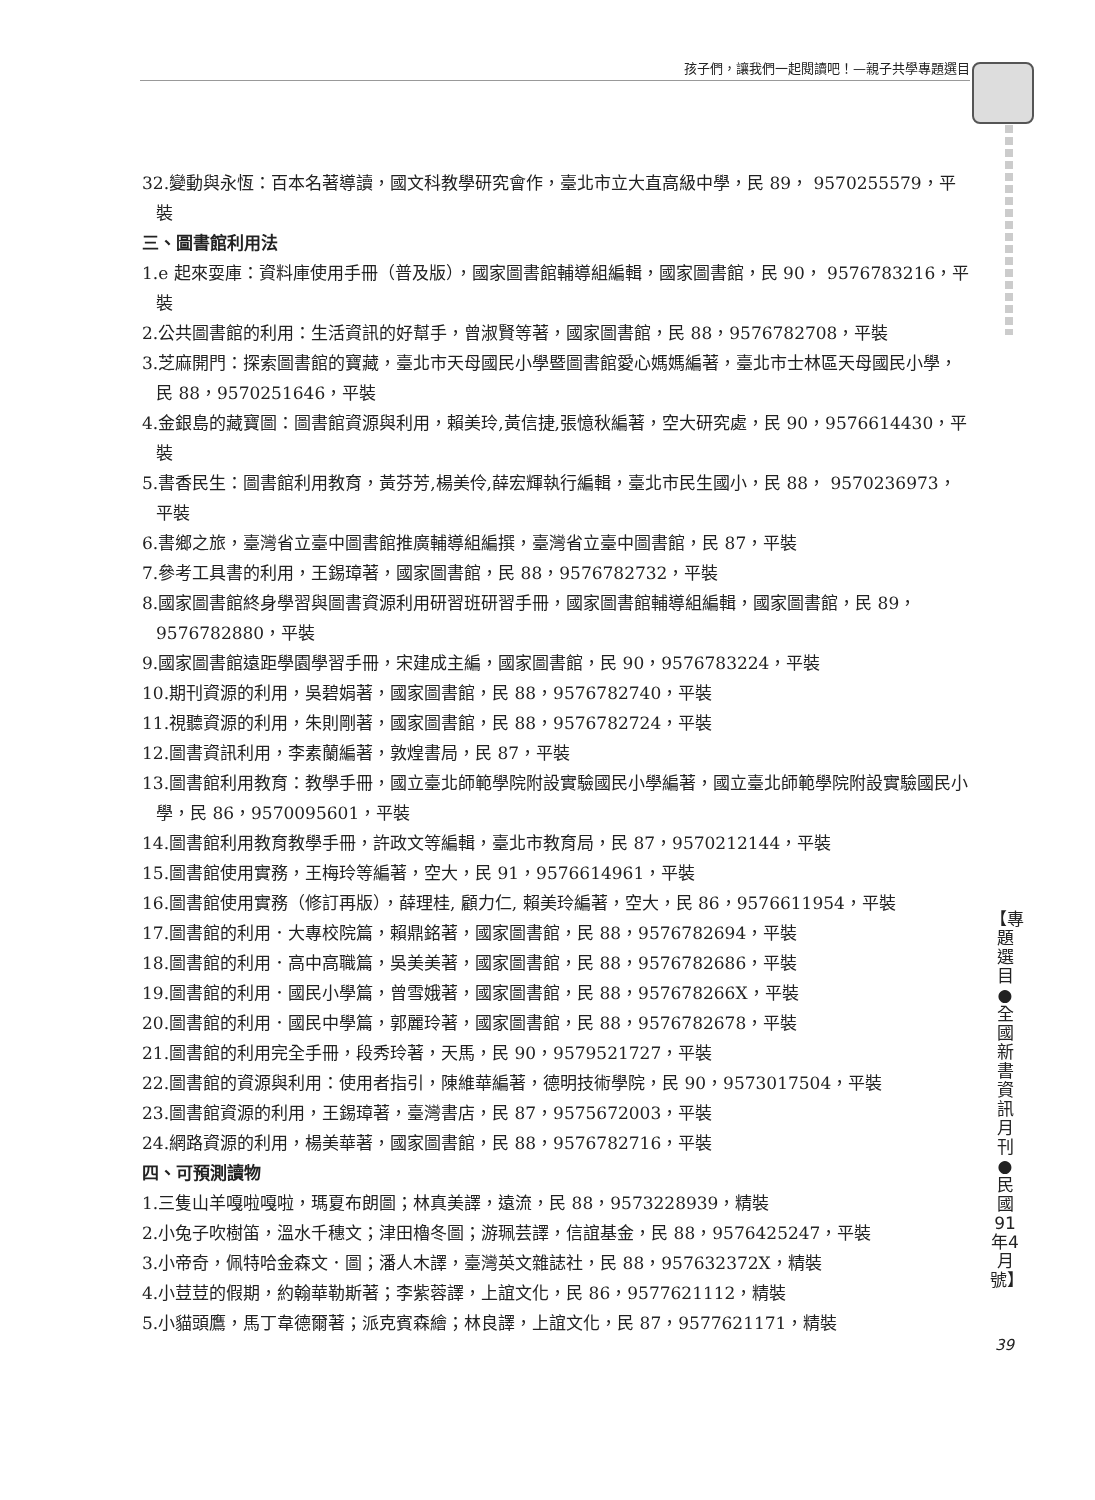孩子們，讓我們一起閱讀吧！—親子共學專題選目
32.變動與永恆：百本名著導讀，國文科教學研究會作，臺北市立大直高級中學，民 89， 9570255579，平裝
三、圖書館利用法
1.e 起來耍庫：資料庫使用手冊（普及版），國家圖書館輔導組編輯，國家圖書館，民 90， 9576783216，平裝
2.公共圖書館的利用：生活資訊的好幫手，曾淑賢等著，國家圖書館，民 88，9576782708，平裝
3.芝麻開門：探索圖書館的寶藏，臺北市天母國民小學暨圖書館愛心媽媽編著，臺北市士林區天母國民小學，民 88，9570251646，平裝
4.金銀島的藏寶圖：圖書館資源與利用，賴美玲,黃信捷,張憶秋編著，空大研究處，民 90，9576614430，平裝
5.書香民生：圖書館利用教育，黃芬芳,楊美伶,薛宏輝執行編輯，臺北市民生國小，民 88， 9570236973，平裝
6.書鄉之旅，臺灣省立臺中圖書館推廣輔導組編撰，臺灣省立臺中圖書館，民 87，平裝
7.參考工具書的利用，王錫璋著，國家圖書館，民 88，9576782732，平裝
8.國家圖書館終身學習與圖書資源利用研習班研習手冊，國家圖書館輔導組編輯，國家圖書館，民 89，9576782880，平裝
9.國家圖書館遠距學園學習手冊，宋建成主編，國家圖書館，民 90，9576783224，平裝
10.期刊資源的利用，吳碧娟著，國家圖書館，民 88，9576782740，平裝
11.視聽資源的利用，朱則剛著，國家圖書館，民 88，9576782724，平裝
12.圖書資訊利用，李素蘭編著，敦煌書局，民 87，平裝
13.圖書館利用教育：教學手冊，國立臺北師範學院附設實驗國民小學編著，國立臺北師範學院附設實驗國民小學，民 86，9570095601，平裝
14.圖書館利用教育教學手冊，許政文等編輯，臺北市教育局，民 87，9570212144，平裝
15.圖書館使用實務，王梅玲等編著，空大，民 91，9576614961，平裝
16.圖書館使用實務（修訂再版），薛理桂, 顧力仁, 賴美玲編著，空大，民 86，9576611954，平裝
17.圖書館的利用．大專校院篇，賴鼎銘著，國家圖書館，民 88，9576782694，平裝
18.圖書館的利用．高中高職篇，吳美美著，國家圖書館，民 88，9576782686，平裝
19.圖書館的利用．國民小學篇，曾雪娥著，國家圖書館，民 88，957678266X，平裝
20.圖書館的利用．國民中學篇，郭麗玲著，國家圖書館，民 88，9576782678，平裝
21.圖書館的利用完全手冊，段秀玲著，天馬，民 90，9579521727，平裝
22.圖書館的資源與利用：使用者指引，陳維華編著，德明技術學院，民 90，9573017504，平裝
23.圖書館資源的利用，王錫璋著，臺灣書店，民 87，9575672003，平裝
24.網路資源的利用，楊美華著，國家圖書館，民 88，9576782716，平裝
四、可預測讀物
1.三隻山羊嘎啦嘎啦，瑪夏布朗圖；林真美譯，遠流，民 88，9573228939，精裝
2.小兔子吹樹笛，溫水千穗文；津田櫓冬圖；游珮芸譯，信誼基金，民 88，9576425247，平裝
3.小帝奇，佩特哈金森文．圖；潘人木譯，臺灣英文雜誌社，民 88，957632372X，精裝
4.小荳荳的假期，約翰華勒斯著；李紫蓉譯，上誼文化，民 86，9577621112，精裝
5.小貓頭鷹，馬丁韋德爾著；派克賓森繪；林良譯，上誼文化，民 87，9577621171，精裝
【專題選目●全國新書資訊月刊●民國91年4月號】
39